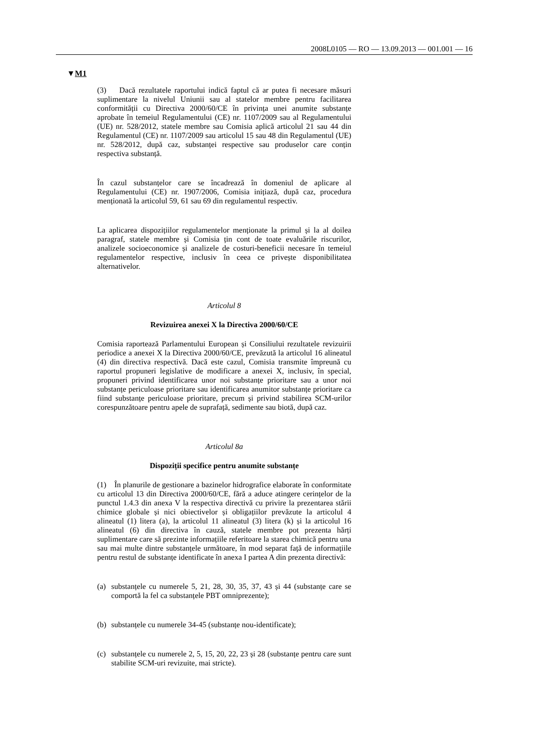2008L0105 — RO — 13.09.2013 — 001.001 — 16
▼M1
(3) Dacă rezultatele raportului indică faptul că ar putea fi necesare măsuri suplimentare la nivelul Uniunii sau al statelor membre pentru facilitarea conformității cu Directiva 2000/60/CE în privința unei anumite substanțe aprobate în temeiul Regulamentului (CE) nr. 1107/2009 sau al Regulamentului (UE) nr. 528/2012, statele membre sau Comisia aplică articolul 21 sau 44 din Regulamentul (CE) nr. 1107/2009 sau articolul 15 sau 48 din Regulamentul (UE) nr. 528/2012, după caz, substanței respective sau produselor care conțin respectiva substanță.
În cazul substanțelor care se încadrează în domeniul de aplicare al Regulamentului (CE) nr. 1907/2006, Comisia inițiază, după caz, procedura menționată la articolul 59, 61 sau 69 din regulamentul respectiv.
La aplicarea dispozițiilor regulamentelor menționate la primul și la al doilea paragraf, statele membre și Comisia țin cont de toate evaluările riscurilor, analizele socioeconomice și analizele de costuri-beneficii necesare în temeiul regulamentelor respective, inclusiv în ceea ce privește disponibilitatea alternativelor.
Articolul 8
Revizuirea anexei X la Directiva 2000/60/CE
Comisia raportează Parlamentului European și Consiliului rezultatele revizuirii periodice a anexei X la Directiva 2000/60/CE, prevăzută la articolul 16 alineatul (4) din directiva respectivă. Dacă este cazul, Comisia transmite împreună cu raportul propuneri legislative de modificare a anexei X, inclusiv, în special, propuneri privind identificarea unor noi substanțe prioritare sau a unor noi substanțe periculoase prioritare sau identificarea anumitor substanțe prioritare ca fiind substanțe periculoase prioritare, precum și privind stabilirea SCM-urilor corespunzătoare pentru apele de suprafață, sedimente sau biotă, după caz.
Articolul 8a
Dispoziții specifice pentru anumite substanțe
(1) În planurile de gestionare a bazinelor hidrografice elaborate în conformitate cu articolul 13 din Directiva 2000/60/CE, fără a aduce atingere cerințelor de la punctul 1.4.3 din anexa V la respectiva directivă cu privire la prezentarea stării chimice globale și nici obiectivelor și obligațiilor prevăzute la articolul 4 alineatul (1) litera (a), la articolul 11 alineatul (3) litera (k) și la articolul 16 alineatul (6) din directiva în cauză, statele membre pot prezenta hărți suplimentare care să prezinte informațiile referitoare la starea chimică pentru una sau mai multe dintre substanțele următoare, în mod separat față de informațiile pentru restul de substanțe identificate în anexa I partea A din prezenta directivă:
(a) substanțele cu numerele 5, 21, 28, 30, 35, 37, 43 și 44 (substanțe care se comportă la fel ca substanțele PBT omniprezente);
(b) substanțele cu numerele 34-45 (substanțe nou-identificate);
(c) substanțele cu numerele 2, 5, 15, 20, 22, 23 și 28 (substanțe pentru care sunt stabilite SCM-uri revizuite, mai stricte).